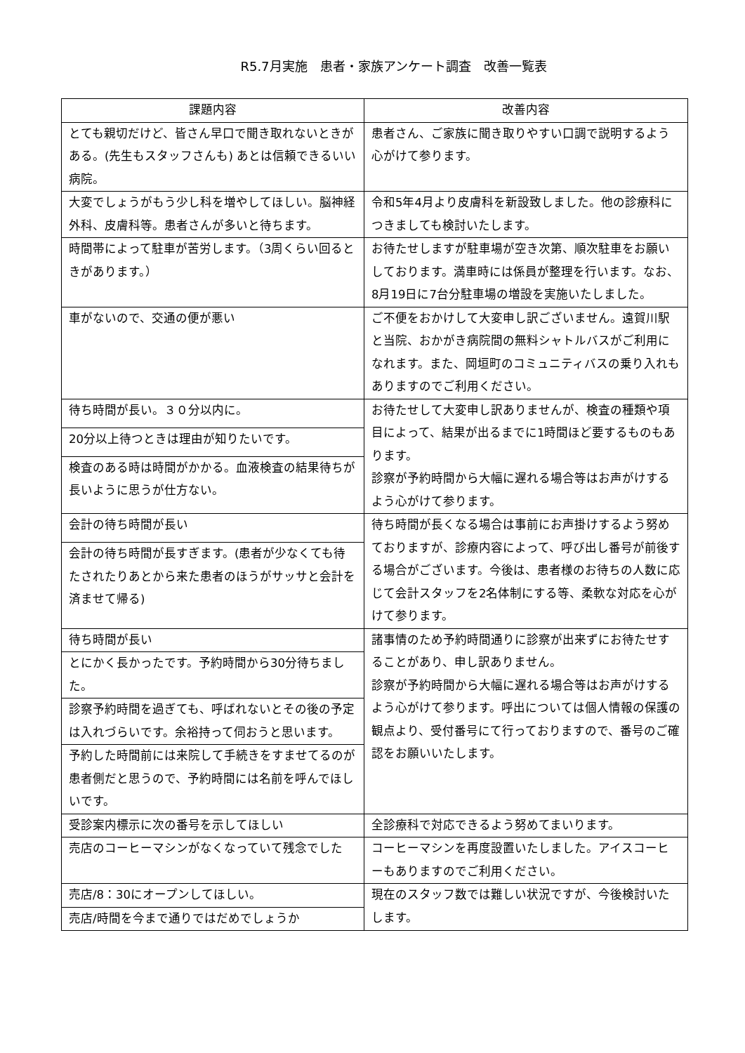R5.7月実施　患者・家族アンケート調査　改善一覧表
| 課題内容 | 改善内容 |
| --- | --- |
| とても親切だけど、皆さん早口で聞き取れないときがある。(先生もスタッフさんも) あとは信頼できるいい病院。 | 患者さん、ご家族に聞き取りやすい口調で説明するよう心がけて参ります。 |
| 大変でしょうがもう少し科を増やしてほしい。脳神経外科、皮膚科等。患者さんが多いと待ちます。 | 令和5年4月より皮膚科を新設致しました。他の診療科につきましても検討いたします。 |
| 時間帯によって駐車が苦労します。（3周くらい回るときがあります。） | お待たせしますが駐車場が空き次第、順次駐車をお願いしております。満車時には係員が整理を行います。なお、8月19日に7台分駐車場の増設を実施いたしました。 |
| 車がないので、交通の便が悪い | ご不便をおかけして大変申し訳ございません。遠賀川駅と当院、おかがき病院間の無料シャトルバスがご利用になれます。また、岡垣町のコミュニティバスの乗り入れもありますのでご利用ください。 |
| 待ち時間が長い。３０分以内に。 | お待たせして大変申し訳ありませんが、検査の種類や項目によって、結果が出るまでに1時間ほど要するものもあります。 診察が予約時間から大幅に遅れる場合等はお声がけするよう心がけて参ります。 |
| 20分以上待つときは理由が知りたいです。 | |
| 検査のある時は時間がかかる。血液検査の結果待ちが長いように思うが仕方ない。 | |
| 会計の待ち時間が長い | 待ち時間が長くなる場合は事前にお声掛けするよう努めておりますが、診療内容によって、呼び出し番号が前後する場合がございます。今後は、患者様のお待ちの人数に応じて会計スタッフを2名体制にする等、柔軟な対応を心がけて参ります。 |
| 会計の待ち時間が長すぎます。(患者が少なくても待たされたりあとから来た患者のほうがサッサと会計を済ませて帰る) | |
| 待ち時間が長い | 諸事情のため予約時間通りに診察が出来ずにお待たせすることがあり、申し訳ありません。 診察が予約時間から大幅に遅れる場合等はお声がけするよう心がけて参ります。呼出については個人情報の保護の観点より、受付番号にて行っておりますので、番号のご確認をお願いいたします。 |
| とにかく長かったです。予約時間から30分待ちました。 | |
| 診察予約時間を過ぎても、呼ばれないとその後の予定は入れづらいです。余裕持って伺おうと思います。 | |
| 予約した時間前には来院して手続きをすませてるのが患者側だと思うので、予約時間には名前を呼んでほしいです。 | |
| 受診案内標示に次の番号を示してほしい | 全診療科で対応できるよう努めてまいります。 |
| 売店のコーヒーマシンがなくなっていて残念でした | コーヒーマシンを再度設置いたしました。アイスコーヒーもありますのでご利用ください。 |
| 売店/8：30にオープンしてほしい。 | 現在のスタッフ数では難しい状況ですが、今後検討いたします。 |
| 売店/時間を今まで通りではだめでしょうか | |